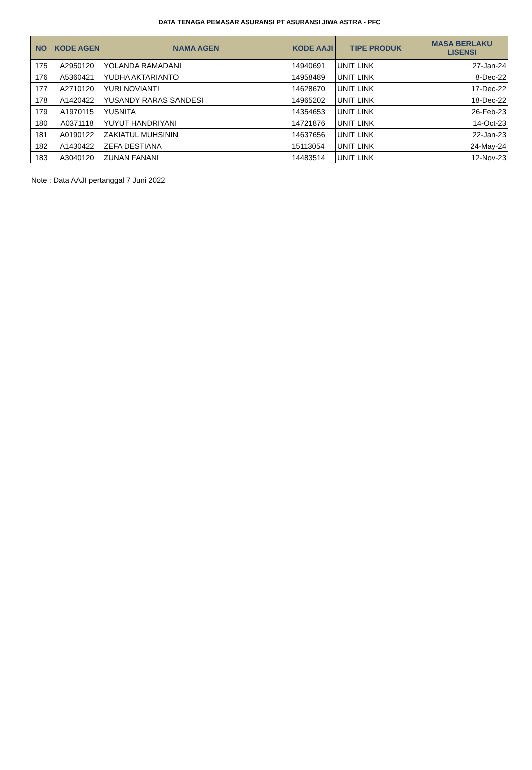DATA TENAGA PEMASAR ASURANSI PT ASURANSI JIWA ASTRA - PFC
| NO | KODE AGEN | NAMA AGEN | KODE AAJI | TIPE PRODUK | MASA BERLAKU LISENSI |
| --- | --- | --- | --- | --- | --- |
| 175 | A2950120 | YOLANDA RAMADANI | 14940691 | UNIT LINK | 27-Jan-24 |
| 176 | A5360421 | YUDHA AKTARIANTO | 14958489 | UNIT LINK | 8-Dec-22 |
| 177 | A2710120 | YURI NOVIANTI | 14628670 | UNIT LINK | 17-Dec-22 |
| 178 | A1420422 | YUSANDY RARAS SANDESI | 14965202 | UNIT LINK | 18-Dec-22 |
| 179 | A1970115 | YUSNITA | 14354653 | UNIT LINK | 26-Feb-23 |
| 180 | A0371118 | YUYUT HANDRIYANI | 14721876 | UNIT LINK | 14-Oct-23 |
| 181 | A0190122 | ZAKIATUL MUHSININ | 14637656 | UNIT LINK | 22-Jan-23 |
| 182 | A1430422 | ZEFA DESTIANA | 15113054 | UNIT LINK | 24-May-24 |
| 183 | A3040120 | ZUNAN FANANI | 14483514 | UNIT LINK | 12-Nov-23 |
Note : Data AAJI pertanggal 7 Juni 2022